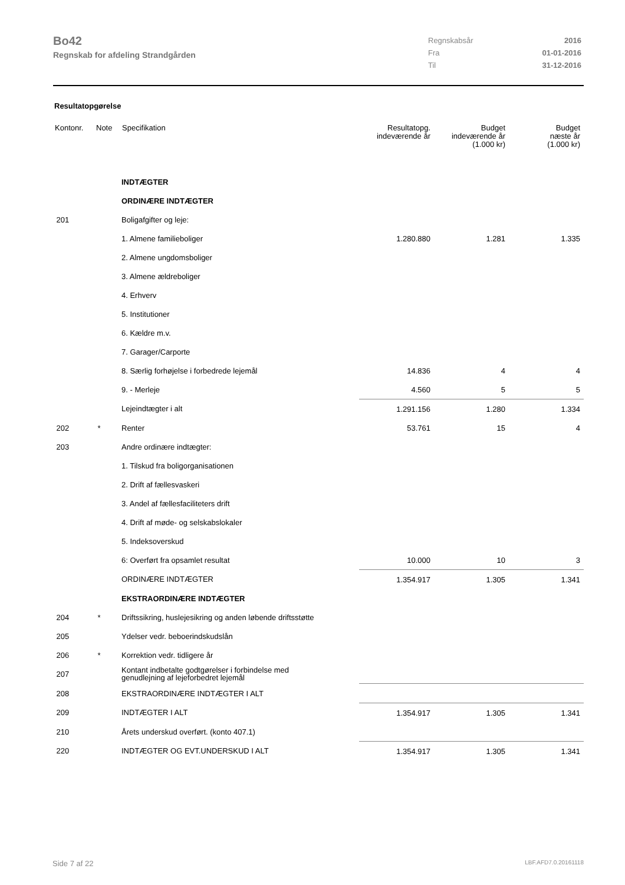Bo42
Regnskab for afdeling Strandgården
| Regnskabsår | 2016 |
| Fra | 01-01-2016 |
| Til | 31-12-2016 |
Resultatopgørelse
| Kontonr. | Note | Specifikation | Resultatopg. indeværende år | Budget indeværende år (1.000 kr) | Budget næste år (1.000 kr) |
| --- | --- | --- | --- | --- | --- |
| | | INDTÆGTER | | | |
| | | ORDINÆRE INDTÆGTER | | | |
| 201 | | Boligafgifter og leje: | | | |
| | | 1. Almene familieboliger | 1.280.880 | 1.281 | 1.335 |
| | | 2. Almene ungdomsboliger | | | |
| | | 3. Almene ældreboliger | | | |
| | | 4. Erhverv | | | |
| | | 5. Institutioner | | | |
| | | 6. Kældre m.v. | | | |
| | | 7. Garager/Carporte | | | |
| | | 8. Særlig forhøjelse i forbedrede lejemål | 14.836 | 4 | 4 |
| | | 9. - Merleje | 4.560 | 5 | 5 |
| | | Lejeindtægter i alt | 1.291.156 | 1.280 | 1.334 |
| 202 | * | Renter | 53.761 | 15 | 4 |
| 203 | | Andre ordinære indtægter: | | | |
| | | 1. Tilskud fra boligorganisationen | | | |
| | | 2. Drift af fællesvaskeri | | | |
| | | 3. Andel af fællesfaciliteters drift | | | |
| | | 4. Drift af møde- og selskabslokaler | | | |
| | | 5. Indeksoverskud | | | |
| | | 6: Overført fra opsamlet resultat | 10.000 | 10 | 3 |
| | | ORDINÆRE INDTÆGTER | 1.354.917 | 1.305 | 1.341 |
| | | EKSTRAORDINÆRE INDTÆGTER | | | |
| 204 | * | Driftssikring, huslejesikring og anden løbende driftsstøtte | | | |
| 205 | | Ydelser vedr. beboerindskudslån | | | |
| 206 | * | Korrektion vedr. tidligere år | | | |
| 207 | | Kontant indbetalte godtgørelser i forbindelse med genudlejning af lejeforbedret lejemål | | | |
| 208 | | EKSTRAORDINÆRE INDTÆGTER I ALT | | | |
| 209 | | INDTÆGTER I ALT | 1.354.917 | 1.305 | 1.341 |
| 210 | | Årets underskud overført. (konto 407.1) | | | |
| 220 | | INDTÆGTER OG EVT.UNDERSKUD I ALT | 1.354.917 | 1.305 | 1.341 |
Side 7 af 22 LBF.AFD7.0.20161118